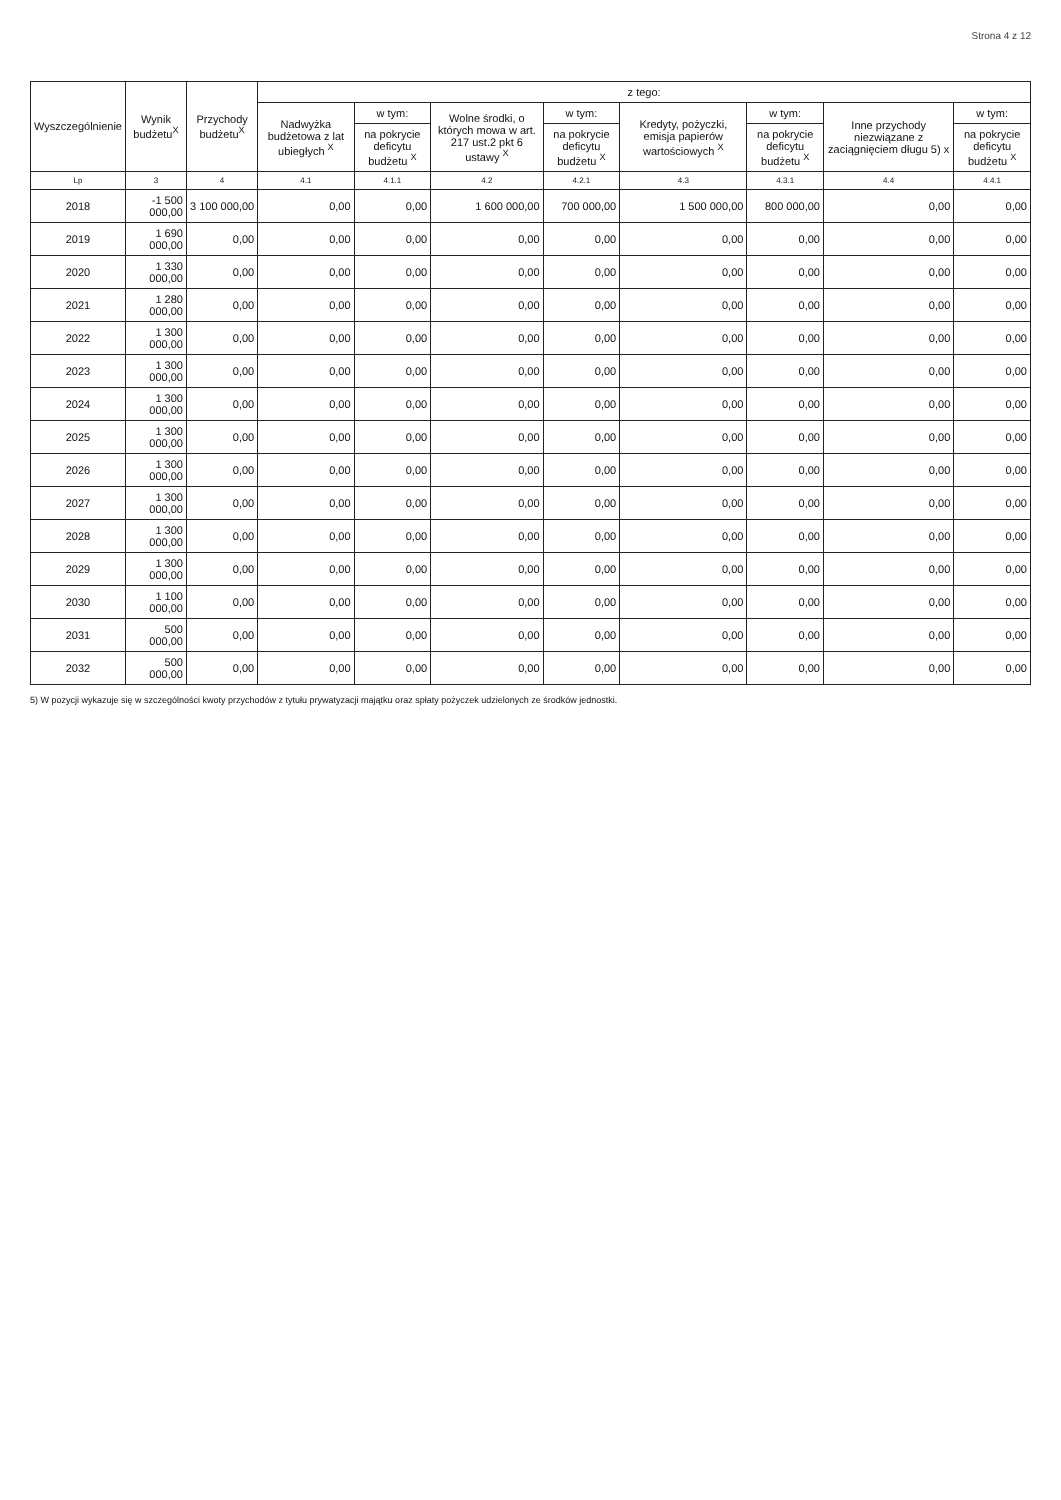Strona 4 z 12
| Wyszczególnienie | Wynik budżetu<sup>X</sup> | Przychody budżetu<sup>X</sup> | z tego: | | | | | | | |
| --- | --- | --- | --- | --- | --- | --- | --- | --- | --- | --- |
| | | | Nadwyżka budżetowa z lat ubiegłych <sup>X</sup> | w tym: | Wolne środki, o których mowa w art. 217 ust.2 pkt 6 ustawy <sup>X</sup> | w tym: | Kredyty, pożyczki, emisja papierów wartościowych <sup>X</sup> | w tym: | Inne przychody niezwiązane z zaciągnięciem długu 5) x | w tym: |
| | | | | na pokrycie deficytu budżetu <sup>X</sup> | | na pokrycie deficytu budżetu <sup>X</sup> | | na pokrycie deficytu budżetu <sup>X</sup> | | na pokrycie deficytu budżetu <sup>X</sup> |
| Lp | 3 | 4 | 4.1 | 4.1.1 | 4.2 | 4.2.1 | 4.3 | 4.3.1 | 4.4 | 4.4.1 |
| 2018 | -1 500 000,00 | 3 100 000,00 | 0,00 | 0,00 | 1 600 000,00 | 700 000,00 | 1 500 000,00 | 800 000,00 | 0,00 | 0,00 |
| 2019 | 1 690 000,00 | 0,00 | 0,00 | 0,00 | 0,00 | 0,00 | 0,00 | 0,00 | 0,00 | 0,00 |
| 2020 | 1 330 000,00 | 0,00 | 0,00 | 0,00 | 0,00 | 0,00 | 0,00 | 0,00 | 0,00 | 0,00 |
| 2021 | 1 280 000,00 | 0,00 | 0,00 | 0,00 | 0,00 | 0,00 | 0,00 | 0,00 | 0,00 | 0,00 |
| 2022 | 1 300 000,00 | 0,00 | 0,00 | 0,00 | 0,00 | 0,00 | 0,00 | 0,00 | 0,00 | 0,00 |
| 2023 | 1 300 000,00 | 0,00 | 0,00 | 0,00 | 0,00 | 0,00 | 0,00 | 0,00 | 0,00 | 0,00 |
| 2024 | 1 300 000,00 | 0,00 | 0,00 | 0,00 | 0,00 | 0,00 | 0,00 | 0,00 | 0,00 | 0,00 |
| 2025 | 1 300 000,00 | 0,00 | 0,00 | 0,00 | 0,00 | 0,00 | 0,00 | 0,00 | 0,00 | 0,00 |
| 2026 | 1 300 000,00 | 0,00 | 0,00 | 0,00 | 0,00 | 0,00 | 0,00 | 0,00 | 0,00 | 0,00 |
| 2027 | 1 300 000,00 | 0,00 | 0,00 | 0,00 | 0,00 | 0,00 | 0,00 | 0,00 | 0,00 | 0,00 |
| 2028 | 1 300 000,00 | 0,00 | 0,00 | 0,00 | 0,00 | 0,00 | 0,00 | 0,00 | 0,00 | 0,00 |
| 2029 | 1 300 000,00 | 0,00 | 0,00 | 0,00 | 0,00 | 0,00 | 0,00 | 0,00 | 0,00 | 0,00 |
| 2030 | 1 100 000,00 | 0,00 | 0,00 | 0,00 | 0,00 | 0,00 | 0,00 | 0,00 | 0,00 | 0,00 |
| 2031 | 500 000,00 | 0,00 | 0,00 | 0,00 | 0,00 | 0,00 | 0,00 | 0,00 | 0,00 | 0,00 |
| 2032 | 500 000,00 | 0,00 | 0,00 | 0,00 | 0,00 | 0,00 | 0,00 | 0,00 | 0,00 | 0,00 |
5) W pozycji wykazuje się w szczególności kwoty przychodów z tytułu prywatyzacji majątku oraz spłaty pożyczek udzielonych ze środków jednostki.